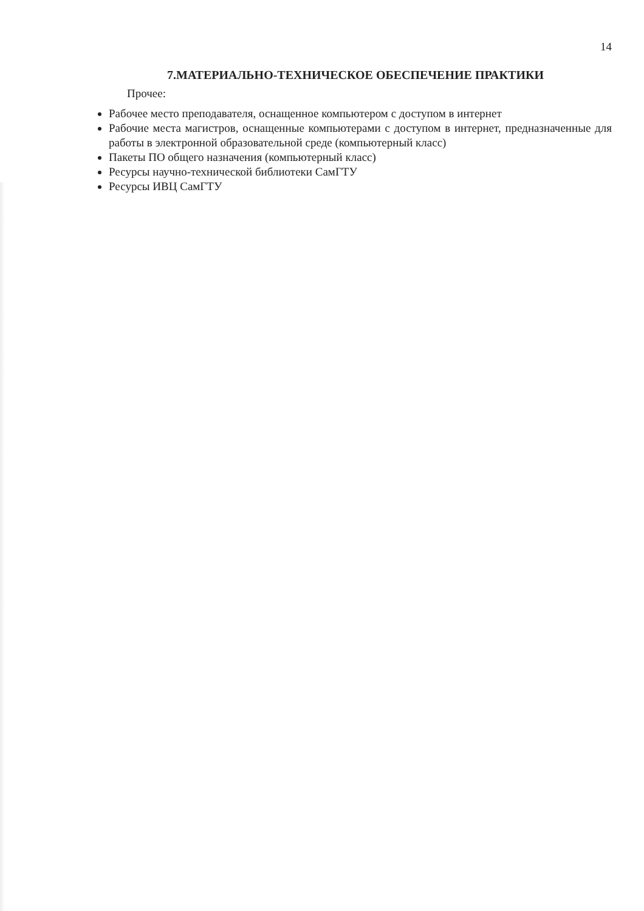14
7.МАТЕРИАЛЬНО-ТЕХНИЧЕСКОЕ ОБЕСПЕЧЕНИЕ ПРАКТИКИ
Прочее:
Рабочее место преподавателя, оснащенное компьютером с доступом в интернет
Рабочие места магистров, оснащенные компьютерами с доступом в интернет, предназначенные для работы в электронной образовательной среде (компьютерный класс)
Пакеты ПО общего назначения (компьютерный класс)
Ресурсы научно-технической библиотеки СамГТУ
Ресурсы ИВЦ СамГТУ